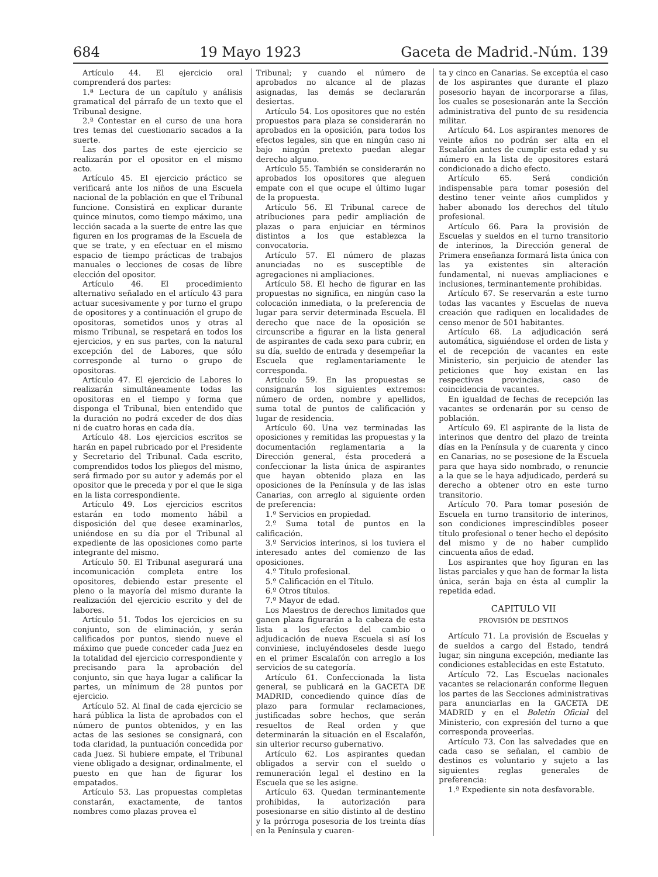684 19 Mayo 1923 Gaceta de Madrid.-Núm. 139
Artículo 44. El ejercicio oral comprenderá dos partes:
1.ª Lectura de un capítulo y análisis gramatical del párrafo de un texto que el Tribunal designe.
2.ª Contestar en el curso de una hora tres temas del cuestionario sacados a la suerte.
Las dos partes de este ejercicio se realizarán por el opositor en el mismo acto.
Artículo 45. El ejercicio práctico se verificará ante los niños de una Escuela nacional de la población en que el Tribunal funcione. Consistirá en explicar durante quince minutos, como tiempo máximo, una lección sacada a la suerte de entre las que figuren en los programas de la Escuela de que se trate, y en efectuar en el mismo espacio de tiempo prácticas de trabajos manuales o lecciones de cosas de libre elección del opositor.
Artículo 46. El procedimiento alternativo señalado en el artículo 43 para actuar sucesivamente y por turno el grupo de opositores y a continuación el grupo de opositoras, sometidos unos y otras al mismo Tribunal, se respetará en todos los ejercicios, y en sus partes, con la natural excepción del de Labores, que sólo corresponde al turno o grupo de opositoras.
Artículo 47. El ejercicio de Labores lo realizarán simultáneamente todas las opositoras en el tiempo y forma que disponga el Tribunal, bien entendido que la duración no podrá exceder de dos días ni de cuatro horas en cada día.
Artículo 48. Los ejercicios escritos se harán en papel rubricado por el Presidente y Secretario del Tribunal. Cada escrito, comprendidos todos los pliegos del mismo, será firmado por su autor y además por el opositor que le preceda y por el que le siga en la lista correspondiente.
Artículo 49. Los ejercicios escritos estarán en todo momento hábil a disposición del que desee examinarlos, uniéndose en su día por el Tribunal al expediente de las oposiciones como parte integrante del mismo.
Artículo 50. El Tribunal asegurará una incomunicación completa entre los opositores, debiendo estar presente el pleno o la mayoría del mismo durante la realización del ejercicio escrito y del de labores.
Artículo 51. Todos los ejercicios en su conjunto, son de eliminación, y serán calificados por puntos, siendo nueve el máximo que puede conceder cada Juez en la totalidad del ejercicio correspondiente y precisando para la aprobación del conjunto, sin que haya lugar a calificar la partes, un mínimum de 28 puntos por ejercicio.
Artículo 52. Al final de cada ejercicio se hará pública la lista de aprobados con el número de puntos obtenidos, y en las actas de las sesiones se consignará, con toda claridad, la puntuación concedida por cada Juez. Si hubiere empate, el Tribunal viene obligado a designar, ordinalmente, el puesto en que han de figurar los empatados.
Artículo 53. Las propuestas completas constarán, exactamente, de tantos nombres como plazas provea el
Tribunal; y cuando el número de aprobados no alcance al de plazas asignadas, las demás se declararán desiertas.
Artículo 54. Los opositores que no estén propuestos para plaza se considerarán no aprobados en la oposición, para todos los efectos legales, sin que en ningún caso ni bajo ningún pretexto puedan alegar derecho alguno.
Artículo 55. También se considerarán no aprobados los opositores que aleguen empate con el que ocupe el último lugar de la propuesta.
Artículo 56. El Tribunal carece de atribuciones para pedir ampliación de plazas o para enjuiciar en términos distintos a los que establezca la convocatoria.
Artículo 57. El número de plazas anunciadas no es susceptible de agregaciones ni ampliaciones.
Artículo 58. El hecho de figurar en las propuestas no significa, en ningún caso la colocación inmediata, o la preferencia de lugar para servir determinada Escuela. El derecho que nace de la oposición se circunscribe a figurar en la lista general de aspirantes de cada sexo para cubrir, en su día, sueldo de entrada y desempeñar la Escuela que reglamentariamente le corresponda.
Artículo 59. En las propuestas se consignarán los siguientes extremos: número de orden, nombre y apellidos, suma total de puntos de calificación y lugar de residencia.
Artículo 60. Una vez terminadas las oposiciones y remitidas las propuestas y la documentación reglamentaria a la Dirección general, ésta procederá a confeccionar la lista única de aspirantes que hayan obtenido plaza en las oposiciones de la Península y de las islas Canarias, con arreglo al siguiente orden de preferencia:
1.º Servicios en propiedad.
2.º Suma total de puntos en la calificación.
3.º Servicios interinos, si los tuviera el interesado antes del comienzo de las oposiciones.
4.º Título profesional.
5.º Calificación en el Título.
6.º Otros títulos.
7.º Mayor de edad.
Los Maestros de derechos limitados que ganen plaza figurarán a la cabeza de esta lista a los efectos del cambio o adjudicación de nueva Escuela si así los conviniese, incluyéndoseles desde luego en el primer Escalafón con arreglo a los servicios de su categoría.
Artículo 61. Confeccionada la lista general, se publicará en la GACETA DE MADRID, concediendo quince días de plazo para formular reclamaciones, justificadas sobre hechos, que serán resueltos de Real orden y que determinarán la situación en el Escalafón, sin ulterior recurso gubernativo.
Artículo 62. Los aspirantes quedan obligados a servir con el sueldo o remuneración legal el destino en la Escuela que se les asigne.
Artículo 63. Quedan terminantemente prohibidas, la autorización para posesionarse en sitio distinto al de destino y la prórroga posesoria de los treinta días en la Península y cuaren-
ta y cinco en Canarias. Se exceptúa el caso de los aspirantes que durante el plazo posesorio hayan de incorporarse a filas, los cuales se posesionarán ante la Sección administrativa del punto de su residencia militar.
Artículo 64. Los aspirantes menores de veinte años no podrán ser alta en el Escalafón antes de cumplir esta edad y su número en la lista de opositores estará condicionado a dicho efecto.
Artículo 65. Será condición indispensable para tomar posesión del destino tener veinte años cumplidos y haber abonado los derechos del título profesional.
Artículo 66. Para la provisión de Escuelas y sueldos en el turno transitorio de interinos, la Dirección general de Primera enseñanza formará lista única con las ya existentes sin alteración fundamental, ni nuevas ampliaciones e inclusiones, terminantemente prohibidas.
Artículo 67. Se reservarán a este turno todas las vacantes y Escuelas de nueva creación que radiquen en localidades de censo menor de 501 habitantes.
Artículo 68. La adjudicación será automática, siguiéndose el orden de lista y el de recepción de vacantes en este Ministerio, sin perjuicio de atender las peticiones que hoy existan en las respectivas provincias, caso de coincidencia de vacantes.
En igualdad de fechas de recepción las vacantes se ordenarán por su censo de población.
Artículo 69. El aspirante de la lista de interinos que dentro del plazo de treinta días en la Península y de cuarenta y cinco en Canarias, no se posesione de la Escuela para que haya sido nombrado, o renuncie a la que se le haya adjudicado, perderá su derecho a obtener otro en este turno transitorio.
Artículo 70. Para tomar posesión de Escuela en turno transitorio de interinos, son condiciones imprescindibles poseer título profesional o tener hecho el depósito del mismo y de no haber cumplido cincuenta años de edad.
Los aspirantes que hoy figuran en las listas parciales y que han de formar la lista única, serán baja en ésta al cumplir la repetida edad.
CAPITULO VII
PROVISIÓN DE DESTINOS
Artículo 71. La provisión de Escuelas y de sueldos a cargo del Estado, tendrá lugar, sin ninguna excepción, mediante las condiciones establecidas en este Estatuto.
Artículo 72. Las Escuelas nacionales vacantes se relacionarán conforme lleguen los partes de las Secciones administrativas para anunciarlas en la GACETA DE MADRID y en el Boletín Oficial del Ministerio, con expresión del turno a que corresponda proveerlas.
Artículo 73. Con las salvedades que en cada caso se señalan, el cambio de destinos es voluntario y sujeto a las siguientes reglas generales de preferencia:
1.ª Expediente sin nota desfavorable.